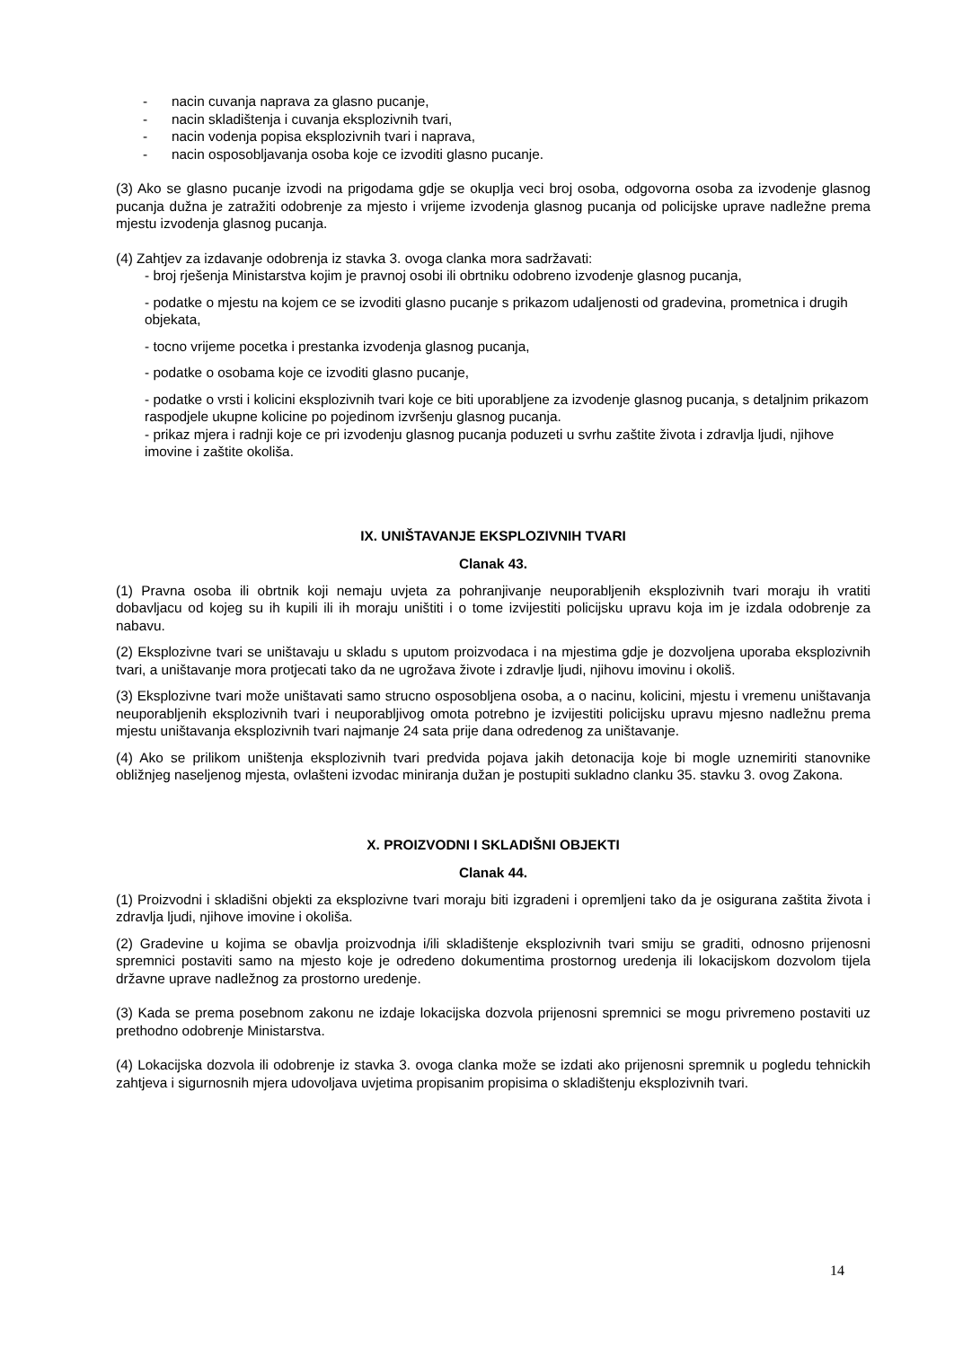- nacin cuvanja naprava za glasno pucanje,
- nacin skladištenja i cuvanja eksplozivnih tvari,
- nacin vodenja popisa eksplozivnih tvari i naprava,
- nacin osposobljavanja osoba koje ce izvoditi glasno pucanje.
(3) Ako se glasno pucanje izvodi na prigodama gdje se okuplja veci broj osoba, odgovorna osoba za izvodenje glasnog pucanja dužna je zatražiti odobrenje za mjesto i vrijeme izvodenja glasnog pucanja od policijske uprave nadležne prema mjestu izvodenja glasnog pucanja.
(4) Zahtjev za izdavanje odobrenja iz stavka 3. ovoga clanka mora sadržavati:
- broj rješenja Ministarstva kojim je pravnoj osobi ili obrtniku odobreno izvodenje glasnog pucanja,
- podatke o mjestu na kojem ce se izvoditi glasno pucanje s prikazom udaljenosti od gradevina, prometnica i drugih objekata,
- tocno vrijeme pocetka i prestanka izvodenja glasnog pucanja,
- podatke o osobama koje ce izvoditi glasno pucanje,
- podatke o vrsti i kolicini eksplozivnih tvari koje ce biti uporabljene za izvodenje glasnog pucanja, s detaljnim prikazom raspodjele ukupne kolicine po pojedinom izvršenju glasnog pucanja.
- prikaz mjera i radnji koje ce pri izvodenju glasnog pucanja poduzeti u svrhu zaštite života i zdravlja ljudi, njihove imovine i zaštite okoliša.
IX. UNIŠTAVANJE EKSPLOZIVNIH TVARI
Clanak 43.
(1) Pravna osoba ili obrtnik koji nemaju uvjeta za pohranjivanje neuporabljenih eksplozivnih tvari moraju ih vratiti dobavljacu od kojeg su ih kupili ili ih moraju uništiti i o tome izvijestiti policijsku upravu koja im je izdala odobrenje za nabavu.
(2) Eksplozivne tvari se uništavaju u skladu s uputom proizvodaca i na mjestima gdje je dozvoljena uporaba eksplozivnih tvari, a uništavanje mora protjecati tako da ne ugrožava živote i zdravlje ljudi, njihovu imovinu i okoliš.
(3) Eksplozivne tvari može uništavati samo strucno osposobljena osoba, a o nacinu, kolicini, mjestu i vremenu uništavanja neuporabljenih eksplozivnih tvari i neuporabljivog omota potrebno je izvijestiti policijsku upravu mjesno nadležnu prema mjestu uništavanja eksplozivnih tvari najmanje 24 sata prije dana odredenog za uništavanje.
(4) Ako se prilikom uništenja eksplozivnih tvari predvida pojava jakih detonacija koje bi mogle uznemiriti stanovnike obližnjeg naseljenog mjesta, ovlašteni izvodac miniranja dužan je postupiti sukladno clanku 35. stavku 3. ovog Zakona.
X. PROIZVODNI I SKLADIŠNI OBJEKTI
Clanak 44.
(1) Proizvodni i skladišni objekti za eksplozivne tvari moraju biti izgradeni i opremljeni tako da je osigurana zaštita života i zdravlja ljudi, njihove imovine i okoliša.
(2) Gradevine u kojima se obavlja proizvodnja i/ili skladištenje eksplozivnih tvari smiju se graditi, odnosno prijenosni spremnici postaviti samo na mjesto koje je odredeno dokumentima prostornog uredenja ili lokacijskom dozvolom tijela državne uprave nadležnog za prostorno uredenje.
(3) Kada se prema posebnom zakonu ne izdaje lokacijska dozvola prijenosni spremnici se mogu privremeno postaviti uz prethodno odobrenje Ministarstva.
(4) Lokacijska dozvola ili odobrenje iz stavka 3. ovoga clanka može se izdati ako prijenosni spremnik u pogledu tehnickih zahtjeva i sigurnosnih mjera udovoljava uvjetima propisanim propisima o skladištenju eksplozivnih tvari.
14